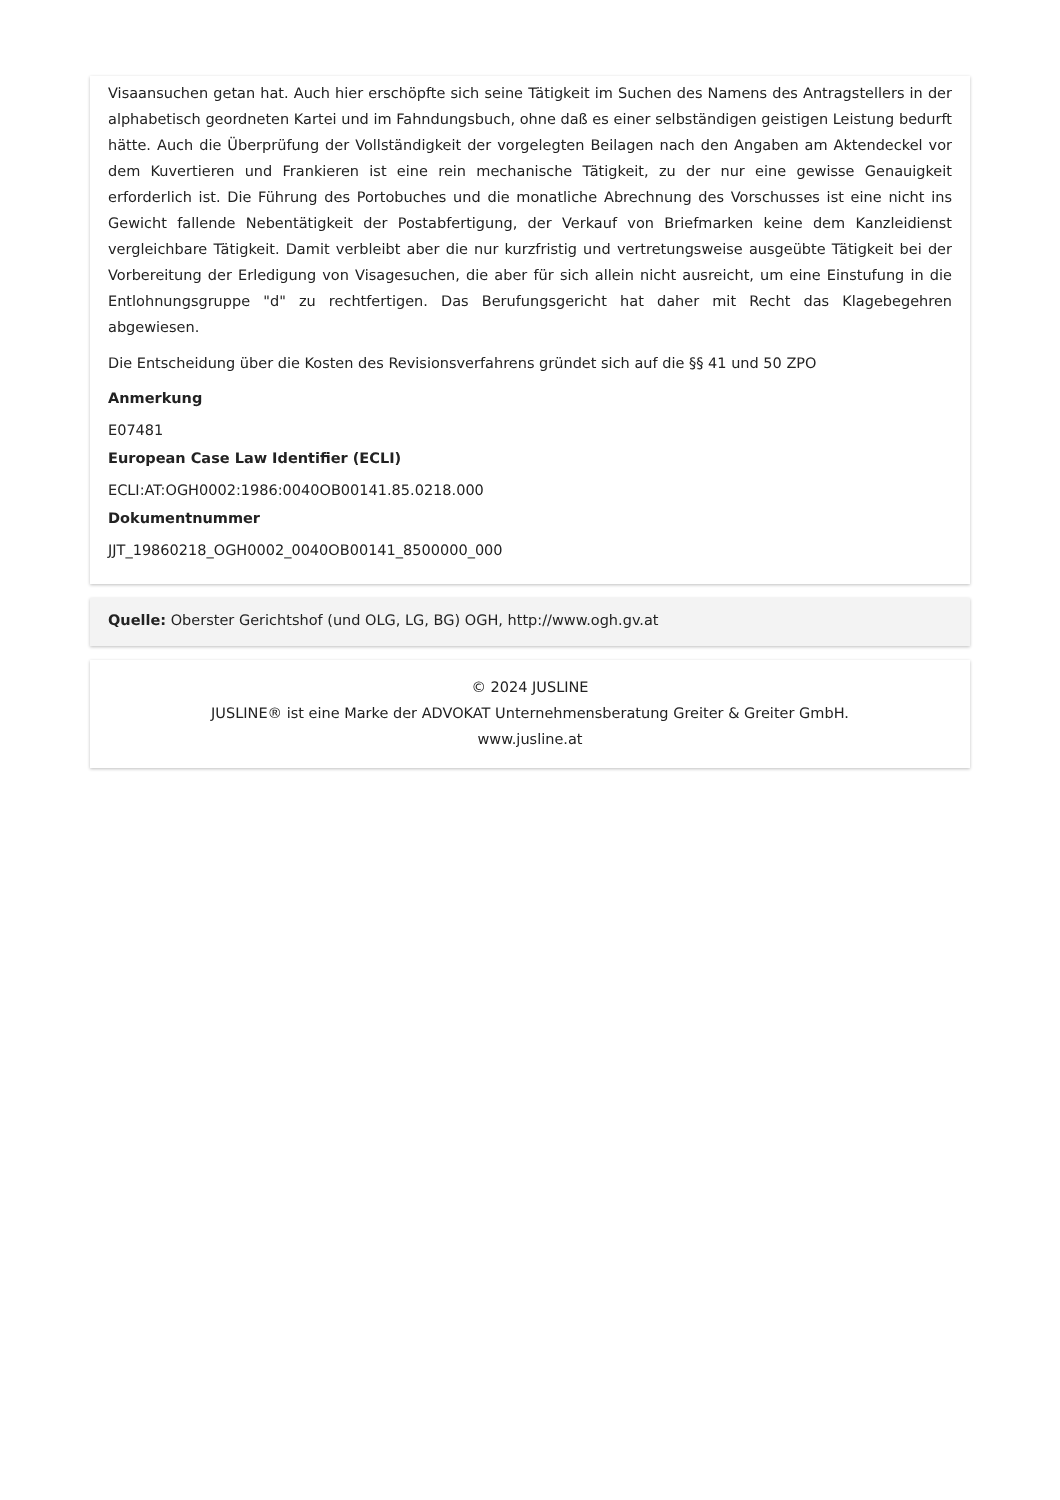Visaansuchen getan hat. Auch hier erschöpfte sich seine Tätigkeit im Suchen des Namens des Antragstellers in der alphabetisch geordneten Kartei und im Fahndungsbuch, ohne daß es einer selbständigen geistigen Leistung bedurft hätte. Auch die Überprüfung der Vollständigkeit der vorgelegten Beilagen nach den Angaben am Aktendeckel vor dem Kuvertieren und Frankieren ist eine rein mechanische Tätigkeit, zu der nur eine gewisse Genauigkeit erforderlich ist. Die Führung des Portobuches und die monatliche Abrechnung des Vorschusses ist eine nicht ins Gewicht fallende Nebentätigkeit der Postabfertigung, der Verkauf von Briefmarken keine dem Kanzleidienst vergleichbare Tätigkeit. Damit verbleibt aber die nur kurzfristig und vertretungsweise ausgeübte Tätigkeit bei der Vorbereitung der Erledigung von Visagesuchen, die aber für sich allein nicht ausreicht, um eine Einstufung in die Entlohnungsgruppe "d" zu rechtfertigen. Das Berufungsgericht hat daher mit Recht das Klagebegehren abgewiesen.
Die Entscheidung über die Kosten des Revisionsverfahrens gründet sich auf die §§ 41 und 50 ZPO
Anmerkung
E07481
European Case Law Identifier (ECLI)
ECLI:AT:OGH0002:1986:0040OB00141.85.0218.000
Dokumentnummer
JJT_19860218_OGH0002_0040OB00141_8500000_000
Quelle: Oberster Gerichtshof (und OLG, LG, BG) OGH, http://www.ogh.gv.at
© 2024 JUSLINE
JUSLINE® ist eine Marke der ADVOKAT Unternehmensberatung Greiter & Greiter GmbH.
www.jusline.at